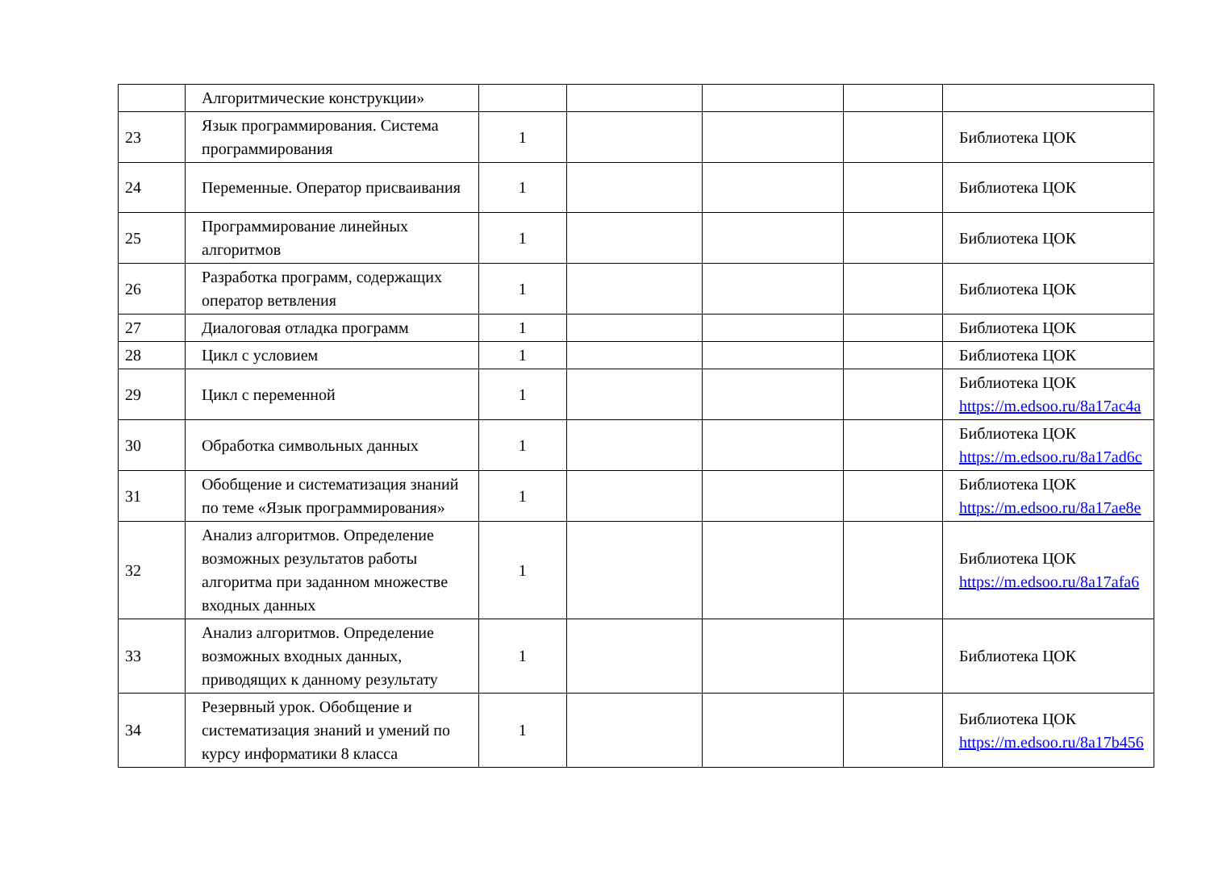| | Алгоритмические конструкции» | | | | | |
| 23 | Язык программирования. Система программирования | 1 | | | | Библиотека ЦОК |
| 24 | Переменные. Оператор присваивания | 1 | | | | Библиотека ЦОК |
| 25 | Программирование линейных алгоритмов | 1 | | | | Библиотека ЦОК |
| 26 | Разработка программ, содержащих оператор ветвления | 1 | | | | Библиотека ЦОК |
| 27 | Диалоговая отладка программ | 1 | | | | Библиотека ЦОК |
| 28 | Цикл с условием | 1 | | | | Библиотека ЦОК |
| 29 | Цикл с переменной | 1 | | | | Библиотека ЦОК https://m.edsoo.ru/8a17ac4a |
| 30 | Обработка символьных данных | 1 | | | | Библиотека ЦОК https://m.edsoo.ru/8a17ad6c |
| 31 | Обобщение и систематизация знаний по теме «Язык программирования» | 1 | | | | Библиотека ЦОК https://m.edsoo.ru/8a17ae8e |
| 32 | Анализ алгоритмов. Определение возможных результатов работы алгоритма при заданном множестве входных данных | 1 | | | | Библиотека ЦОК https://m.edsoo.ru/8a17afa6 |
| 33 | Анализ алгоритмов. Определение возможных входных данных, приводящих к данному результату | 1 | | | | Библиотека ЦОК |
| 34 | Резервный урок. Обобщение и систематизация знаний и умений по курсу информатики 8 класса | 1 | | | | Библиотека ЦОК https://m.edsoo.ru/8a17b456 |